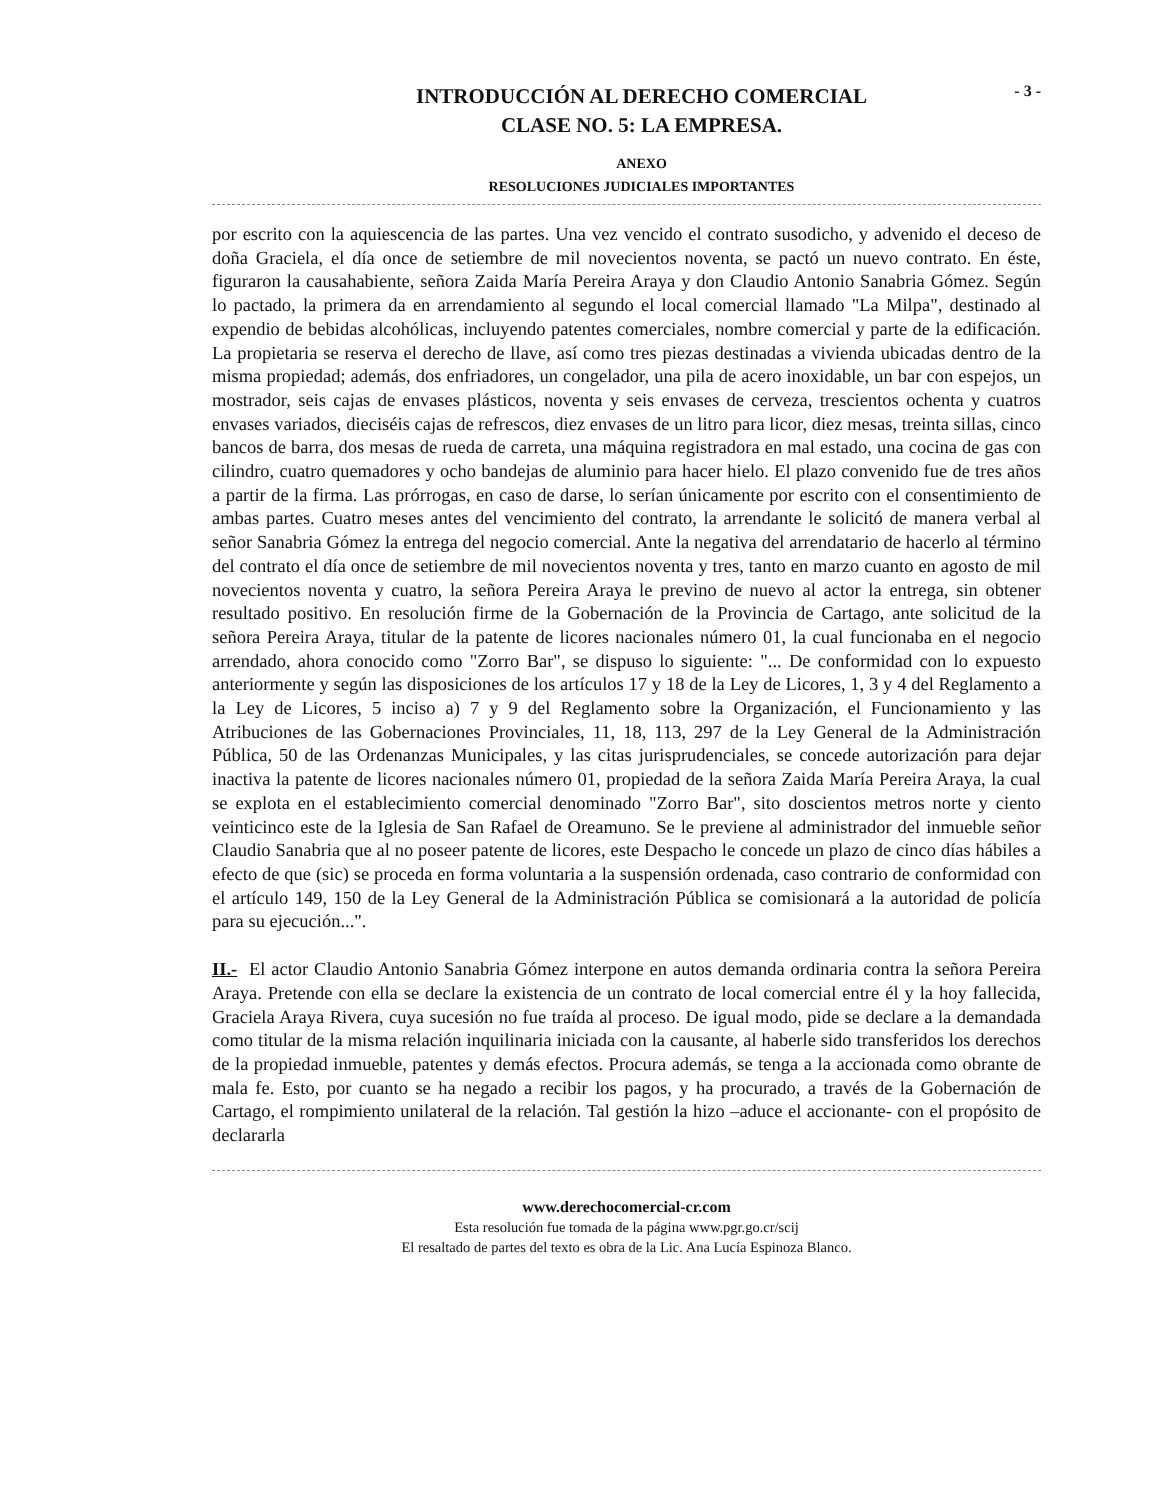- 3 -
INTRODUCCIÓN AL DERECHO COMERCIAL
CLASE NO. 5: LA EMPRESA.
ANEXO
RESOLUCIONES JUDICIALES IMPORTANTES
por escrito con la aquiescencia de las partes. Una vez vencido el contrato susodicho, y advenido el deceso de doña Graciela, el día once de setiembre de mil novecientos noventa, se pactó un nuevo contrato. En éste, figuraron la causahabiente, señora Zaida María Pereira Araya y don Claudio Antonio Sanabria Gómez. Según lo pactado, la primera da en arrendamiento al segundo el local comercial llamado "La Milpa", destinado al expendio de bebidas alcohólicas, incluyendo patentes comerciales, nombre comercial y parte de la edificación. La propietaria se reserva el derecho de llave, así como tres piezas destinadas a vivienda ubicadas dentro de la misma propiedad; además, dos enfriadores, un congelador, una pila de acero inoxidable, un bar con espejos, un mostrador, seis cajas de envases plásticos, noventa y seis envases de cerveza, trescientos ochenta y cuatros envases variados, dieciséis cajas de refrescos, diez envases de un litro para licor, diez mesas, treinta sillas, cinco bancos de barra, dos mesas de rueda de carreta, una máquina registradora en mal estado, una cocina de gas con cilindro, cuatro quemadores y ocho bandejas de aluminio para hacer hielo. El plazo convenido fue de tres años a partir de la firma. Las prórrogas, en caso de darse, lo serían únicamente por escrito con el consentimiento de ambas partes. Cuatro meses antes del vencimiento del contrato, la arrendante le solicitó de manera verbal al señor Sanabria Gómez la entrega del negocio comercial. Ante la negativa del arrendatario de hacerlo al término del contrato el día once de setiembre de mil novecientos noventa y tres, tanto en marzo cuanto en agosto de mil novecientos noventa y cuatro, la señora Pereira Araya le previno de nuevo al actor la entrega, sin obtener resultado positivo. En resolución firme de la Gobernación de la Provincia de Cartago, ante solicitud de la señora Pereira Araya, titular de la patente de licores nacionales número 01, la cual funcionaba en el negocio arrendado, ahora conocido como "Zorro Bar", se dispuso lo siguiente: "... De conformidad con lo expuesto anteriormente y según las disposiciones de los artículos 17 y 18 de la Ley de Licores, 1, 3 y 4 del Reglamento a la Ley de Licores, 5 inciso a) 7 y 9 del Reglamento sobre la Organización, el Funcionamiento y las Atribuciones de las Gobernaciones Provinciales, 11, 18, 113, 297 de la Ley General de la Administración Pública, 50 de las Ordenanzas Municipales, y las citas jurisprudenciales, se concede autorización para dejar inactiva la patente de licores nacionales número 01, propiedad de la señora Zaida María Pereira Araya, la cual se explota en el establecimiento comercial denominado "Zorro Bar", sito doscientos metros norte y ciento veinticinco este de la Iglesia de San Rafael de Oreamuno. Se le previene al administrador del inmueble señor Claudio Sanabria que al no poseer patente de licores, este Despacho le concede un plazo de cinco días hábiles a efecto de que (sic) se proceda en forma voluntaria a la suspensión ordenada, caso contrario de conformidad con el artículo 149, 150 de la Ley General de la Administración Pública se comisionará a la autoridad de policía para su ejecución...".
II.- El actor Claudio Antonio Sanabria Gómez interpone en autos demanda ordinaria contra la señora Pereira Araya. Pretende con ella se declare la existencia de un contrato de local comercial entre él y la hoy fallecida, Graciela Araya Rivera, cuya sucesión no fue traída al proceso. De igual modo, pide se declare a la demandada como titular de la misma relación inquilinaria iniciada con la causante, al haberle sido transferidos los derechos de la propiedad inmueble, patentes y demás efectos. Procura además, se tenga a la accionada como obrante de mala fe. Esto, por cuanto se ha negado a recibir los pagos, y ha procurado, a través de la Gobernación de Cartago, el rompimiento unilateral de la relación. Tal gestión la hizo –aduce el accionante- con el propósito de declararla
www.derechocomercial-cr.com
Esta resolución fue tomada de la página www.pgr.go.cr/scij
El resaltado de partes del texto es obra de la Lic. Ana Lucía Espinoza Blanco.